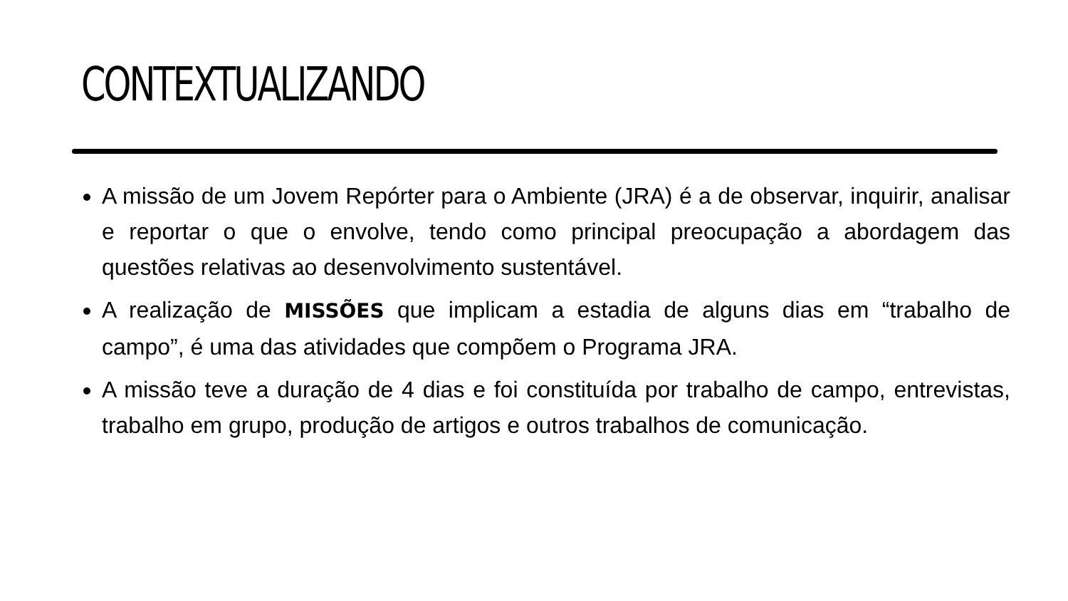CONTEXTUALIZANDO
A missão de um Jovem Repórter para o Ambiente (JRA) é a de observar, inquirir, analisar e reportar o que o envolve, tendo como principal preocupação a abordagem das questões relativas ao desenvolvimento sustentável.
A realização de MISSÕES que implicam a estadia de alguns dias em “trabalho de campo”, é uma das atividades que compõem o Programa JRA.
A missão teve a duração de 4 dias e foi constituída por trabalho de campo, entrevistas, trabalho em grupo, produção de artigos e outros trabalhos de comunicação.